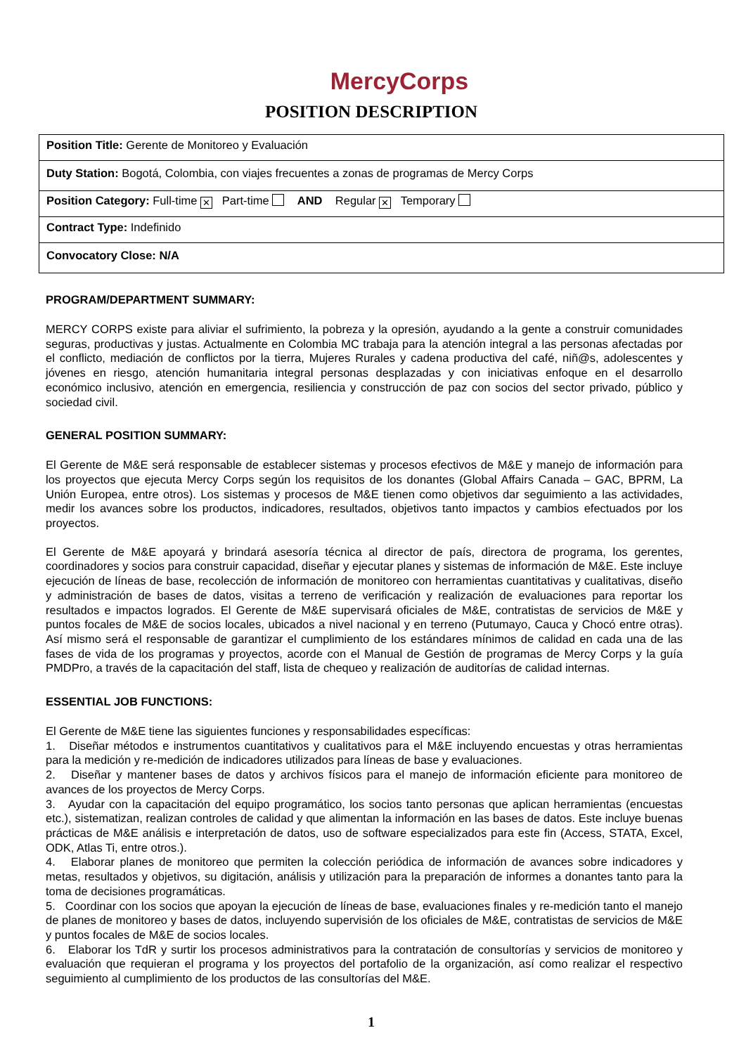MercyCorps
POSITION DESCRIPTION
| Position Title: Gerente de Monitoreo y Evaluación |
| Duty Station: Bogotá, Colombia, con viajes frecuentes a zonas de programas de Mercy Corps |
| Position Category: Full-time ✕ Part-time AND Regular ✕ Temporary |
| Contract Type: Indefinido |
| Convocatory Close: N/A |
PROGRAM/DEPARTMENT SUMMARY:
MERCY CORPS existe para aliviar el sufrimiento, la pobreza y la opresión, ayudando a la gente a construir comunidades seguras, productivas y justas. Actualmente en Colombia MC trabaja para la atención integral a las personas afectadas por el conflicto, mediación de conflictos por la tierra, Mujeres Rurales y cadena productiva del café, niñ@s, adolescentes y jóvenes en riesgo, atención humanitaria integral personas desplazadas y con iniciativas enfoque en el desarrollo económico inclusivo, atención en emergencia, resiliencia y construcción de paz con socios del sector privado, público y sociedad civil.
GENERAL POSITION SUMMARY:
El Gerente de M&E será responsable de establecer sistemas y procesos efectivos de M&E y manejo de información para los proyectos que ejecuta Mercy Corps según los requisitos de los donantes (Global Affairs Canada – GAC, BPRM, La Unión Europea, entre otros). Los sistemas y procesos de M&E tienen como objetivos dar seguimiento a las actividades, medir los avances sobre los productos, indicadores, resultados, objetivos tanto impactos y cambios efectuados por los proyectos.
El Gerente de M&E apoyará y brindará asesoría técnica al director de país, directora de programa, los gerentes, coordinadores y socios para construir capacidad, diseñar y ejecutar planes y sistemas de información de M&E. Este incluye ejecución de líneas de base, recolección de información de monitoreo con herramientas cuantitativas y cualitativas, diseño y administración de bases de datos, visitas a terreno de verificación y realización de evaluaciones para reportar los resultados e impactos logrados. El Gerente de M&E supervisará oficiales de M&E, contratistas de servicios de M&E y puntos focales de M&E de socios locales, ubicados a nivel nacional y en terreno (Putumayo, Cauca y Chocó entre otras). Así mismo será el responsable de garantizar el cumplimiento de los estándares mínimos de calidad en cada una de las fases de vida de los programas y proyectos, acorde con el Manual de Gestión de programas de Mercy Corps y la guía PMDPro, a través de la capacitación del staff, lista de chequeo y realización de auditorías de calidad internas.
ESSENTIAL JOB FUNCTIONS:
El Gerente de M&E tiene las siguientes funciones y responsabilidades específicas:
1. Diseñar métodos e instrumentos cuantitativos y cualitativos para el M&E incluyendo encuestas y otras herramientas para la medición y re-medición de indicadores utilizados para líneas de base y evaluaciones.
2. Diseñar y mantener bases de datos y archivos físicos para el manejo de información eficiente para monitoreo de avances de los proyectos de Mercy Corps.
3. Ayudar con la capacitación del equipo programático, los socios tanto personas que aplican herramientas (encuestas etc.), sistematizan, realizan controles de calidad y que alimentan la información en las bases de datos. Este incluye buenas prácticas de M&E análisis e interpretación de datos, uso de software especializados para este fin (Access, STATA, Excel, ODK, Atlas Ti, entre otros.).
4. Elaborar planes de monitoreo que permiten la colección periódica de información de avances sobre indicadores y metas, resultados y objetivos, su digitación, análisis y utilización para la preparación de informes a donantes tanto para la toma de decisiones programáticas.
5. Coordinar con los socios que apoyan la ejecución de líneas de base, evaluaciones finales y re-medición tanto el manejo de planes de monitoreo y bases de datos, incluyendo supervisión de los oficiales de M&E, contratistas de servicios de M&E y puntos focales de M&E de socios locales.
6. Elaborar los TdR y surtir los procesos administrativos para la contratación de consultorías y servicios de monitoreo y evaluación que requieran el programa y los proyectos del portafolio de la organización, así como realizar el respectivo seguimiento al cumplimiento de los productos de las consultorías del M&E.
1